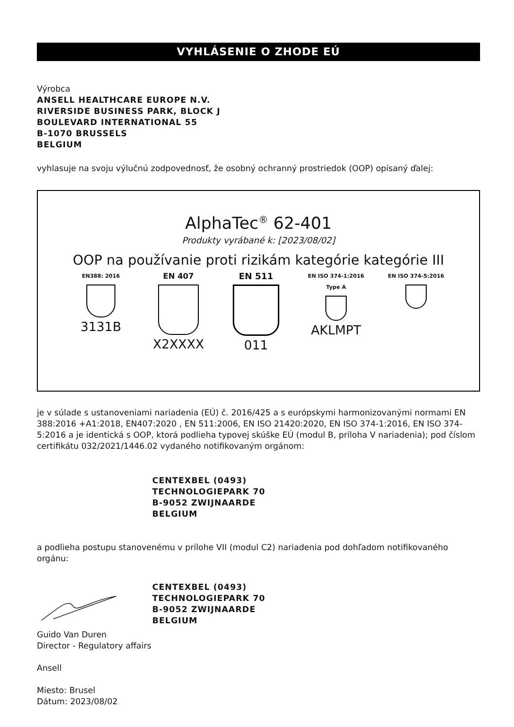VYHLÁSENIE O ZHODE EÚ
Výrobca
ANSELL HEALTHCARE EUROPE N.V.
RIVERSIDE BUSINESS PARK, BLOCK J
BOULEVARD INTERNATIONAL 55
B-1070 BRUSSELS
BELGIUM
vyhlasuje na svoju výlučnú zodpovednosť, že osobný ochranný prostriedok (OOP) opísaný ďalej:
AlphaTec<sup>®</sup> 62-401
Produkty vyrábané k: [2023/08/02]
OOP na používanie proti rizikám kategórie kategórie III
EN388: 2016
3131B
EN 407
X2XXXX
EN 511
011
EN ISO 374-1:2016
Type A
AKLMPT
EN ISO 374-5:2016
je v súlade s ustanoveniami nariadenia (EÚ) č. 2016/425 a s európskymi harmonizovanými normami EN 388:2016 +A1:2018, EN407:2020 , EN 511:2006, EN ISO 21420:2020, EN ISO 374-1:2016, EN ISO 374-5:2016 a je identická s OOP, ktorá podlieha typovej skúške EÚ (modul B, príloha V nariadenia); pod číslom certifikátu 032/2021/1446.02 vydaného notifikovaným orgánom:
CENTEXBEL (0493)
TECHNOLOGIEPARK 70
B-9052 ZWIJNAARDE
BELGIUM
a podlieha postupu stanovenému v prílohe VII (modul C2) nariadenia pod dohľadom notifikovaného orgánu:
CENTEXBEL (0493)
TECHNOLOGIEPARK 70
B-9052 ZWIJNAARDE
BELGIUM
Guido Van Duren
Director - Regulatory affairs
Ansell
Miesto: Brusel
Dátum: 2023/08/02